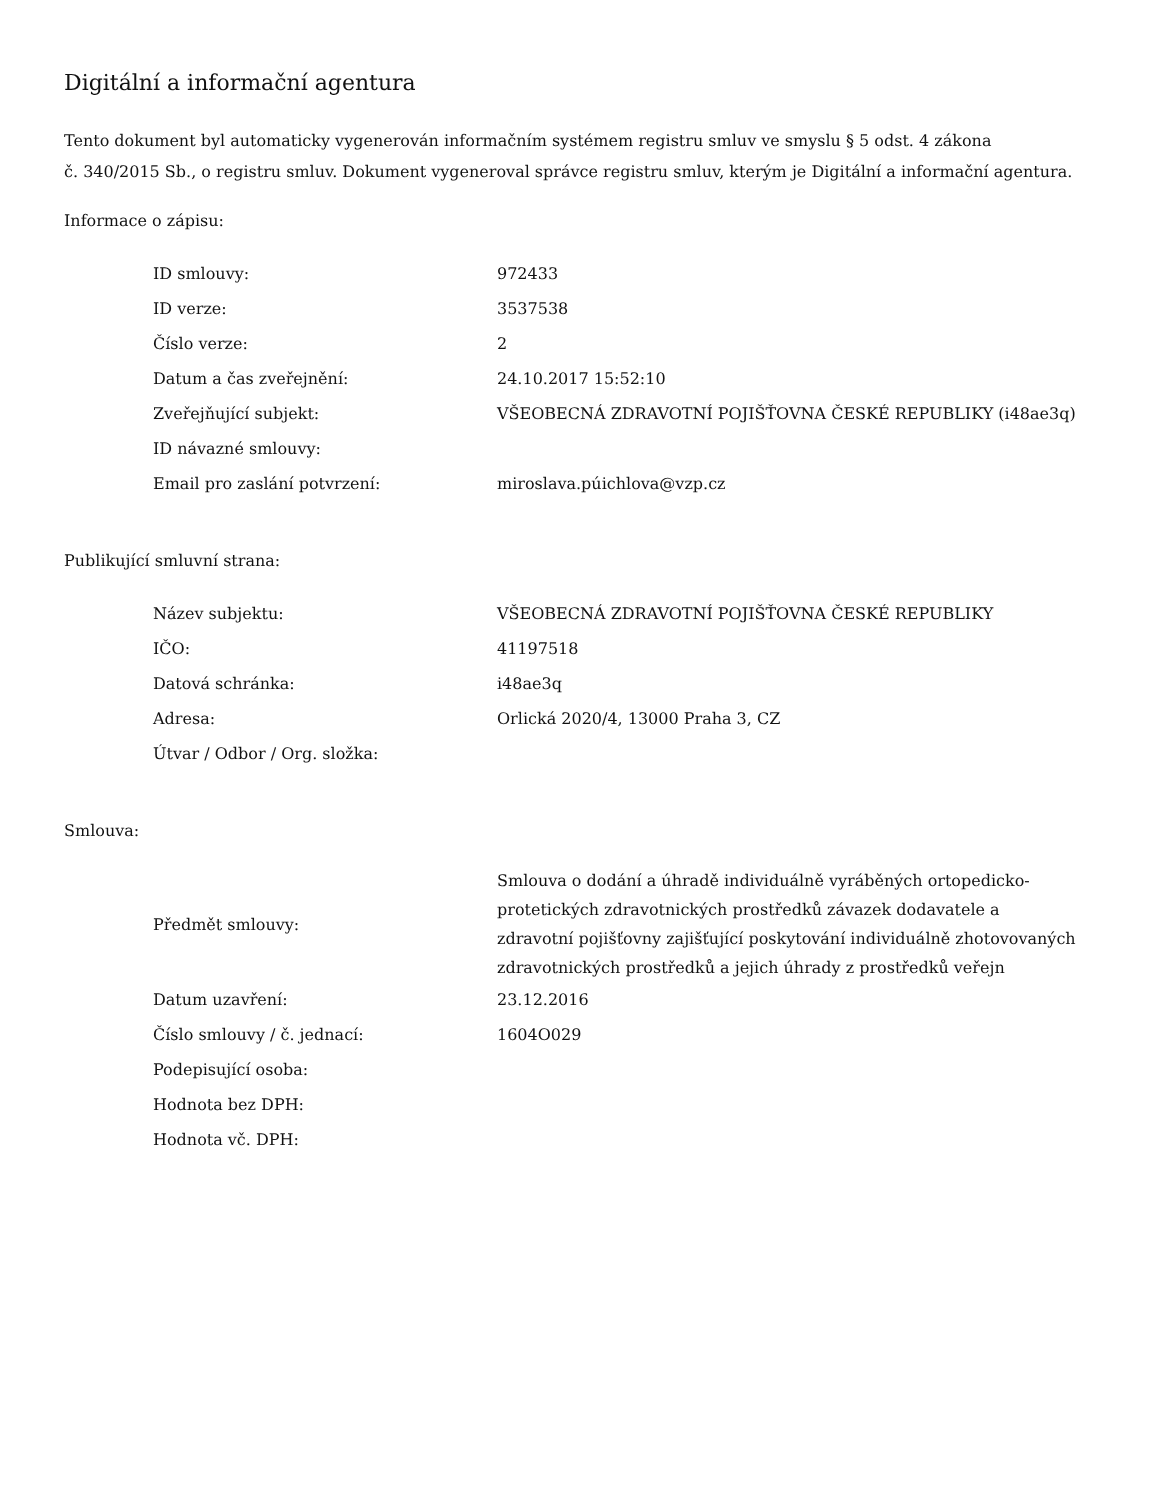Digitální a informační agentura
Tento dokument byl automaticky vygenerován informačním systémem registru smluv ve smyslu § 5 odst. 4 zákona
č. 340/2015 Sb., o registru smluv. Dokument vygeneroval správce registru smluv, kterým je Digitální a informační agentura.
Informace o zápisu:
| ID smlouvy: | 972433 |
| ID verze: | 3537538 |
| Číslo verze: | 2 |
| Datum a čas zveřejnění: | 24.10.2017 15:52:10 |
| Zveřejňující subjekt: | VŠEOBECNÁ ZDRAVOTNÍ POJIŠŤOVNA ČESKÉ REPUBLIKY (i48ae3q) |
| ID návazné smlouvy: | |
| Email pro zaslání potvrzení: | miroslava.púichlova@vzp.cz |
Publikující smluvní strana:
| Název subjektu: | VŠEOBECNÁ ZDRAVOTNÍ POJIŠŤOVNA ČESKÉ REPUBLIKY |
| IČO: | 41197518 |
| Datová schránka: | i48ae3q |
| Adresa: | Orlická 2020/4, 13000 Praha 3, CZ |
| Útvar / Odbor / Org. složka: | |
Smlouva:
| Předmět smlouvy: | Smlouva o dodání a úhradě individuálně vyráběných ortopedicko-protetických zdravotnických prostředků závazek dodavatele a zdravotní pojišťovny zajišťující poskytování individuálně zhotovovaných zdravotnických prostředků a jejich úhrady z prostředků veřejn |
| Datum uzavření: | 23.12.2016 |
| Číslo smlouvy / č. jednací: | 1604O029 |
| Podepisující osoba: | |
| Hodnota bez DPH: | |
| Hodnota vč. DPH: | |